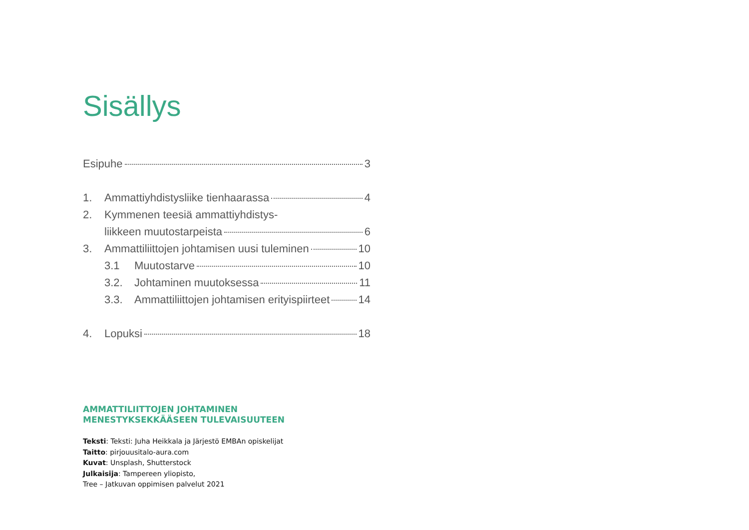Sisällys
Esipuhe 3
1. Ammattiyhdistysliike tienhaarassa 4
2. Kymmenen teesiä ammattiyhdistys-
liikkeen muutostarpeista 6
3. Ammattiliittojen johtamisen uusi tuleminen 10
3.1 Muutostarve 10
3.2. Johtaminen muutoksessa 11
3.3. Ammattiliittojen johtamisen erityispiirteet 14
4. Lopuksi 18
AMMATTILIITTOJEN JOHTAMINEN
MENESTYKSEKKÄÄSEEN TULEVAISUUTEEN
Teksti: Teksti: Juha Heikkala ja Järjestö EMBAn opiskelijat
Taitto: pirjouusitalo-aura.com
Kuvat: Unsplash, Shutterstock
Julkaisija: Tampereen yliopisto,
Tree – Jatkuvan oppimisen palvelut 2021